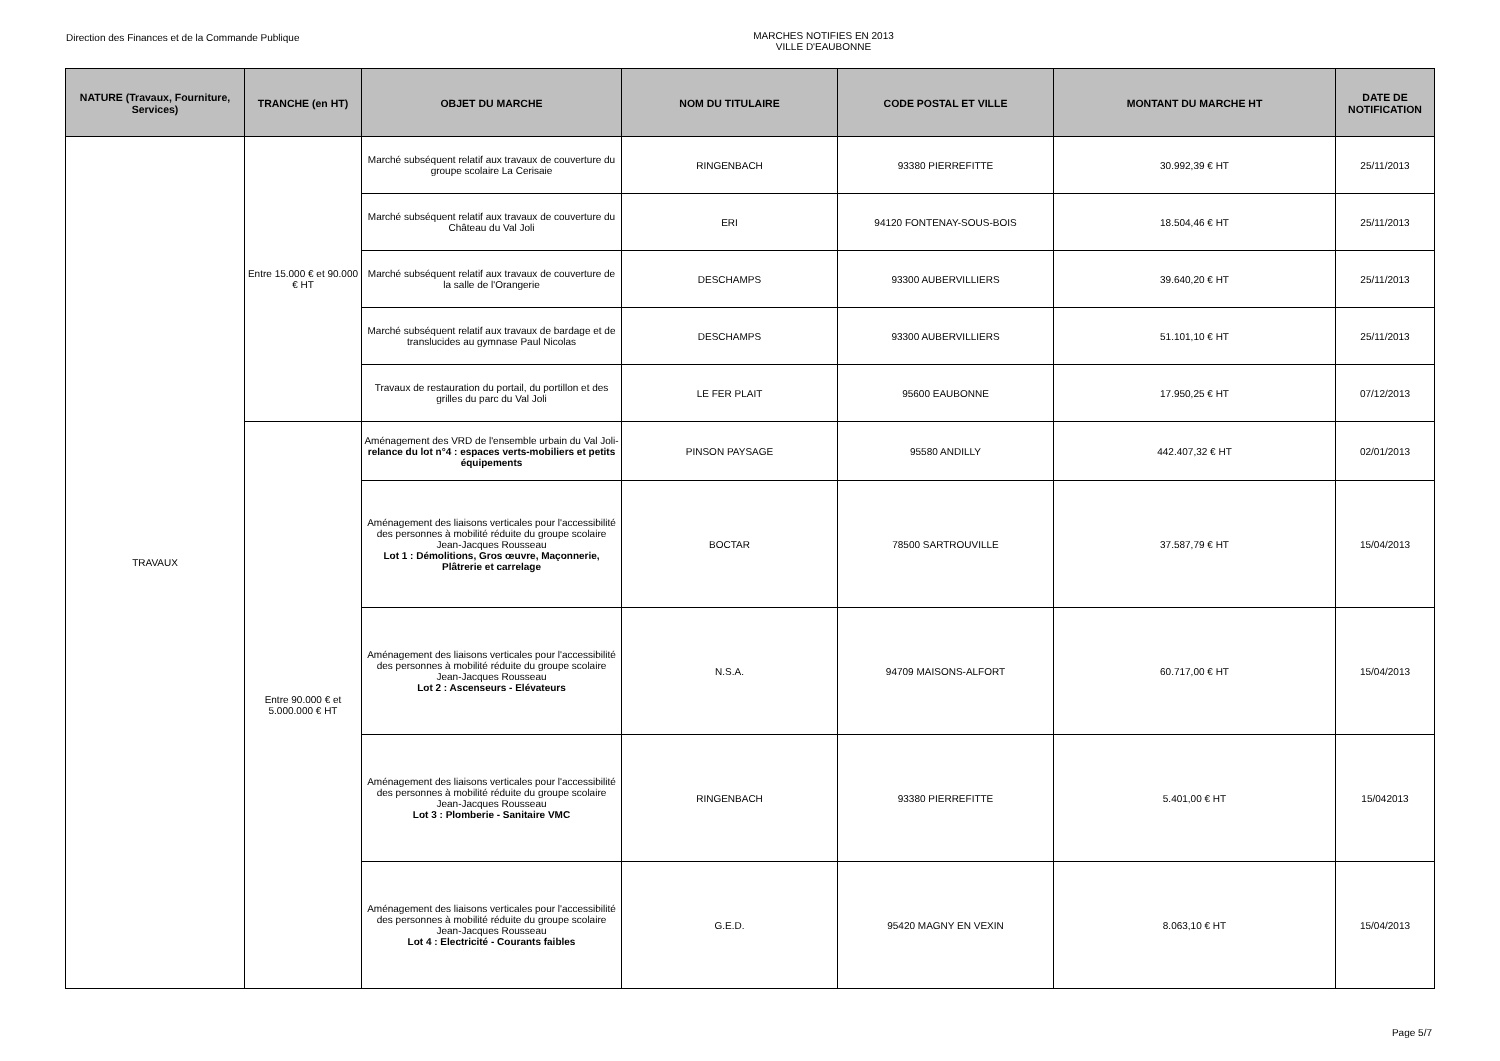Direction des Finances et de la Commande Publique MARCHES NOTIFIES EN 2013
VILLE D'EAUBONNE
| NATURE (Travaux, Fourniture, Services) | TRANCHE (en HT) | OBJET DU MARCHE | NOM DU TITULAIRE | CODE POSTAL ET VILLE | MONTANT DU MARCHE HT | DATE DE NOTIFICATION |
| --- | --- | --- | --- | --- | --- | --- |
| TRAVAUX | Entre 15.000 € et 90.000 € HT | Marché subséquent relatif aux travaux de couverture du groupe scolaire La Cerisaie | RINGENBACH | 93380 PIERREFITTE | 30.992,39 € HT | 25/11/2013 |
| | | Marché subséquent relatif aux travaux de couverture du Château du Val Joli | ERI | 94120 FONTENAY-SOUS-BOIS | 18.504,46 € HT | 25/11/2013 |
| | | Marché subséquent relatif aux travaux de couverture de la salle de l'Orangerie | DESCHAMPS | 93300 AUBERVILLIERS | 39.640,20 € HT | 25/11/2013 |
| | | Marché subséquent relatif aux travaux de bardage et de translucides au gymnase Paul Nicolas | DESCHAMPS | 93300 AUBERVILLIERS | 51.101,10 € HT | 25/11/2013 |
| | | Travaux de restauration du portail, du portillon et des grilles du parc du Val Joli | LE FER PLAIT | 95600 EAUBONNE | 17.950,25 € HT | 07/12/2013 |
| | Entre 90.000 € et 5.000.000 € HT | Aménagement des VRD de l'ensemble urbain du Val Joli- relance du lot n°4 : espaces verts-mobiliers et petits équipements | PINSON PAYSAGE | 95580 ANDILLY | 442.407,32 € HT | 02/01/2013 |
| | | Aménagement des liaisons verticales pour l'accessibilité des personnes à mobilité réduite du groupe scolaire Jean-Jacques Rousseau Lot 1 : Démolitions, Gros œuvre, Maçonnerie, Plâtrerie et carrelage | BOCTAR | 78500 SARTROUVILLE | 37.587,79 € HT | 15/04/2013 |
| | | Aménagement des liaisons verticales pour l'accessibilité des personnes à mobilité réduite du groupe scolaire Jean-Jacques Rousseau Lot 2 : Ascenseurs - Elévateurs | N.S.A. | 94709 MAISONS-ALFORT | 60.717,00 € HT | 15/04/2013 |
| | | Aménagement des liaisons verticales pour l'accessibilité des personnes à mobilité réduite du groupe scolaire Jean-Jacques Rousseau Lot 3 : Plomberie - Sanitaire VMC | RINGENBACH | 93380 PIERREFITTE | 5.401,00 € HT | 15/042013 |
| | | Aménagement des liaisons verticales pour l'accessibilité des personnes à mobilité réduite du groupe scolaire Jean-Jacques Rousseau Lot 4 : Electricité - Courants faibles | G.E.D. | 95420 MAGNY EN VEXIN | 8.063,10 € HT | 15/04/2013 |
Page 5/7